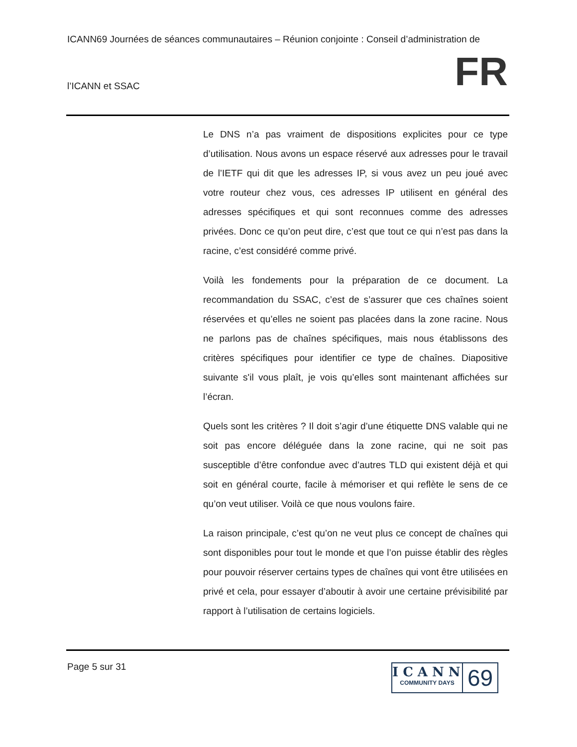ICANN69 Journées de séances communautaires – Réunion conjointe : Conseil d’administration de
l’ICANN et SSAC FR
Le DNS n’a pas vraiment de dispositions explicites pour ce type d’utilisation. Nous avons un espace réservé aux adresses pour le travail de l’IETF qui dit que les adresses IP, si vous avez un peu joué avec votre routeur chez vous, ces adresses IP utilisent en général des adresses spécifiques et qui sont reconnues comme des adresses privées. Donc ce qu’on peut dire, c’est que tout ce qui n’est pas dans la racine, c’est considéré comme privé.
Voilà les fondements pour la préparation de ce document. La recommandation du SSAC, c’est de s’assurer que ces chaînes soient réservées et qu’elles ne soient pas placées dans la zone racine. Nous ne parlons pas de chaînes spécifiques, mais nous établissons des critères spécifiques pour identifier ce type de chaînes. Diapositive suivante s'il vous plaît, je vois qu’elles sont maintenant affichées sur l’écran.
Quels sont les critères ? Il doit s’agir d’une étiquette DNS valable qui ne soit pas encore déléguée dans la zone racine, qui ne soit pas susceptible d’être confondue avec d’autres TLD qui existent déjà et qui soit en général courte, facile à mémoriser et qui reflète le sens de ce qu’on veut utiliser. Voilà ce que nous voulons faire.
La raison principale, c’est qu’on ne veut plus ce concept de chaînes qui sont disponibles pour tout le monde et que l’on puisse établir des règles pour pouvoir réserver certains types de chaînes qui vont être utilisées en privé et cela, pour essayer d’aboutir à avoir une certaine prévisibilité par rapport à l’utilisation de certains logiciels.
Page 5 sur 31
ICANN
COMMUNITY DAYS
69